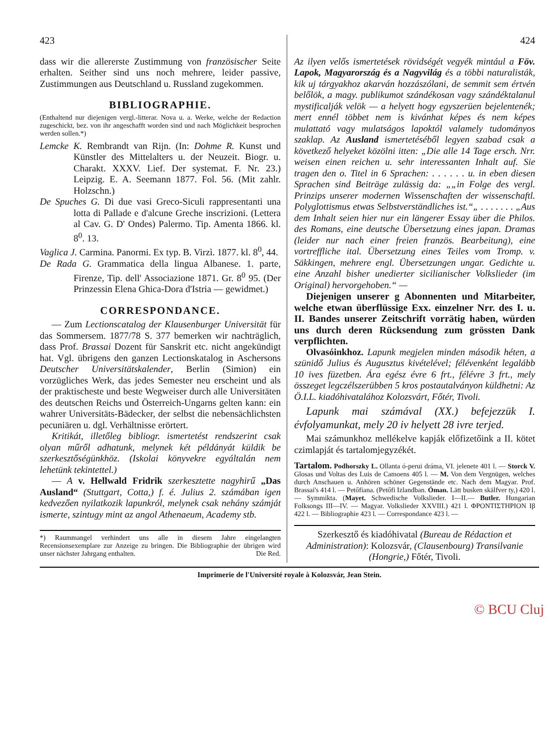423
dass wir die allererste Zustimmung von französischer Seite erhalten. Seither sind uns noch mehrere, leider passive, Zustimmungen aus Deutschland u. Russland zugekommen.
BIBLIOGRAPHIE.
(Enthaltend nur diejenigen vergl.-litterar. Nova u. a. Werke, welche der Redaction zugeschickt, bez. von ihr angeschafft worden sind und nach Möglichkeit besprochen werden sollen.*)
Lemcke K. Rembrandt van Rijn. (In: Dohme R. Kunst und Künstler des Mittelalters u. der Neuzeit. Biogr. u. Charakt. XXXV. Lief. Der systemat. F. Nr. 23.) Leipzig. E. A. Seemann 1877. Fol. 56. (Mit zahlr. Holzschn.)
De Spuches G. Di due vasi Greco-Siculi rappresentanti una lotta di Pallade e d'alcune Greche inscrizioni. (Lettera al Cav. G. D' Ondes) Palermo. Tip. Amenta 1866. kl. 8<sup>0</sup>. 13.
Vaglica J. Carmina. Panormi. Ex typ. B. Virzì. 1877. kl. 8<sup>0</sup>, 44.
De Rada G. Grammatica della lingua Albanese. 1. parte, Firenze, Tip. dell' Associazione 1871. Gr. 8<sup>0</sup> 95. (Der Prinzessin Elena Ghica-Dora d'Istria — gewidmet.)
CORRESPONDANCE.
— Zum Lectionscatalog der Klausenburger Universität für das Sommersem. 1877/78 S. 377 bemerken wir nachträglich, dass Prof. Brassai Dozent für Sanskrit etc. nicht angekündigt hat. Vgl. übrigens den ganzen Lectionskatalog in Aschersons Deutscher Universitätskalender, Berlin (Simion) ein vorzügliches Werk, das jedes Semester neu erscheint und als der praktischeste und beste Wegweiser durch alle Universitäten des deutschen Reichs und Österreich-Ungarns gelten kann: ein wahrer Universitäts-Bädecker, der selbst die nebensächlichsten pecuniären u. dgl. Verhältnisse erörtert.
Kritikát, illetőleg bibliogr. ismertetést rendszerint csak olyan műről adhatunk, melynek két példányát küldik be szerkesztőségünkhöz. (Iskolai könyvekre egyáltalán nem lehetünk tekintettel.)
— A v. Hellwald Fridrik szerkesztette nagyhirű „Das Ausland“ (Stuttgart, Cotta,) f. é. Julius 2. számában igen kedvezően nyilatkozik lapunkról, melynek csak nehány számját ismerte, szintugy mint az angol Athenaeum, Academy stb.
*) Raummangel verhindert uns alle in diesem Jahre eingelangten Recensionsexemplare zur Anzeige zu bringen. Die Bibliographie der übrigen wird unser nächster Jahrgang enthalten. Die Red.
424
Az ilyen velős ismertetések rövidségét vegyék mintául a Föv. Lapok, Magyarország és a Nagyvilág és a többi naturalisták, kik uj tárgyakhoz akarván hozzászólani, de semmit sem értvén belőlök, a magy. publikumot szándékosan vagy szándéktalanul mystificalják velök — a helyett hogy egyszerüen bejelentenék; mert ennél többet nem is kivánhat képes és nem képes mulattató vagy mulatságos lapoktól valamely tudományos szaklap. Az Ausland ismertetéséből legyen szabad csak a következő helyeket közölni itten: „Die alle 14 Tage ersch. Nrr. weisen einen reichen u. sehr interessanten Inhalt auf. Sie tragen den o. Titel in 6 Sprachen: . . . . . . u. in eben diesen Sprachen sind Beiträge zulässig da: „„in Folge des vergl. Prinzips unserer modernen Wissenschaften der wissenschaftl. Polyglottismus etwas Selbstverständliches ist.“„ . . . . . . . „Aus dem Inhalt seien hier nur ein längerer Essay über die Philos. des Romans, eine deutsche Übersetzung eines japan. Dramas (leider nur nach einer freien französ. Bearbeitung), eine vortreffliche ital. Übersetzung eines Teiles vom Tromp. v. Säkkingen, mehrere engl. Übersetzungen ungar. Gedichte u. eine Anzahl bisher unedierter sicilianischer Volkslieder (im Original) hervorgehoben.“ —
Diejenigen unserer g Abonnenten und Mitarbeiter, welche etwan überflüssige Exx. einzelner Nrr. des I. u. II. Bandes unserer Zeitschrift vorrätig haben, würden uns durch deren Rücksendung zum grössten Dank verpflichten.
Olvasóinkhoz. Lapunk megjelen minden második héten, a szünidő Julius és Augusztus kivételével; félévenként legalább 10 ives füzetben. Ára egész évre 6 frt., félévre 3 frt., mely összeget legczélszerübben 5 kros postautalványon küldhetni: Az Ö.I.L. kiadóhivatalához Kolozsvárt, Főtér, Tivoli.
Lapunk mai számával (XX.) befejezzük I. évfolyamunkat, mely 20 iv helyett 28 ivre terjed.
Mai számunkhoz mellékelve kapják előfizetőink a II. kötet czimlapját és tartalomjegyzékét.
Tartalom. Podhorszky L. Ollanta ó-perui dráma, VI. jelenete 401 l. — Storck V. Glosas und Voltas des Luis de Camoens 405 l. — M. Von dem Vergnügen, welches durch Anschauen u. Anhören schöner Gegenstände etc. Nach dem Magyar. Prof. Brassai's 414 l. — Petőfiana. (Petőfi Izlandban. Óman. Lätt busken skälfver ty,) 420 l. — Symmikta. (Mayet. Schwedische Volkslieder. I—II.— Butler. Hungarian Folksongs III—IV. — Magyar. Volkslieder XXVIII.) 421 l. ΦΡΟΝΤΙΣΤΗΡΙΟΝ Iβ 422 l. — Bibliographie 423 l. — Correspondance 423 l. —
Szerkesztő és kiadóhivatal (Bureau de Rédaction et Administration): Kolozsvár, (Clausenbourg) Transilvanie (Hongrie,) Főtér, Tivoli.
Imprimerie de l'Université royale à Kolozsvár, Jean Stein.
© BCU Cluj